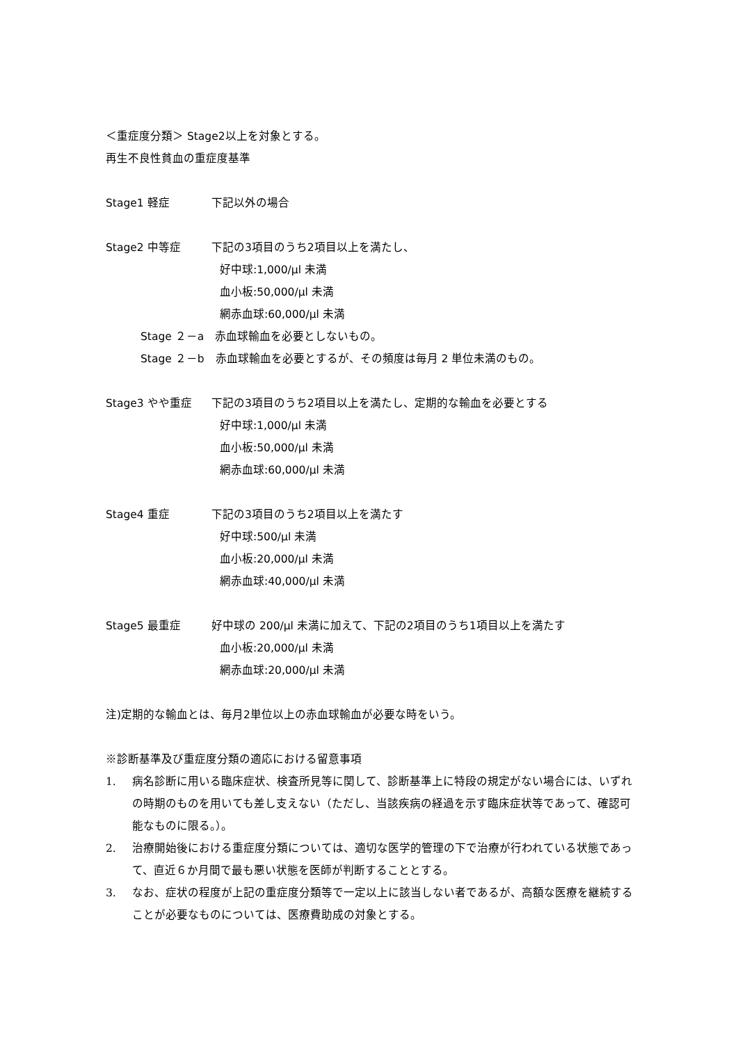＜重症度分類＞ Stage2以上を対象とする。
再生不良性貧血の重症度基準
Stage1 軽症 下記以外の場合
Stage2 中等症 下記の3項目のうち2項目以上を満たし、
好中球:1,000/μl 未満
血小板:50,000/μl 未満
網赤血球:60,000/μl 未満
Stage ２－a　赤血球輸血を必要としないもの。
Stage ２－b　赤血球輸血を必要とするが、その頻度は毎月 2 単位未満のもの。
Stage3 やや重症 下記の3項目のうち2項目以上を満たし、定期的な輸血を必要とする
好中球:1,000/μl 未満
血小板:50,000/μl 未満
網赤血球:60,000/μl 未満
Stage4 重症 下記の3項目のうち2項目以上を満たす
好中球:500/μl 未満
血小板:20,000/μl 未満
網赤血球:40,000/μl 未満
Stage5 最重症 好中球の 200/μl 未満に加えて、下記の2項目のうち1項目以上を満たす
血小板:20,000/μl 未満
網赤血球:20,000/μl 未満
注)定期的な輸血とは、毎月2単位以上の赤血球輸血が必要な時をいう。
※診断基準及び重症度分類の適応における留意事項
1. 病名診断に用いる臨床症状、検査所見等に関して、診断基準上に特段の規定がない場合には、いずれの時期のものを用いても差し支えない（ただし、当該疾病の経過を示す臨床症状等であって、確認可能なものに限る。）。
2. 治療開始後における重症度分類については、適切な医学的管理の下で治療が行われている状態であって、直近６か月間で最も悪い状態を医師が判断することとする。
3. なお、症状の程度が上記の重症度分類等で一定以上に該当しない者であるが、高額な医療を継続することが必要なものについては、医療費助成の対象とする。